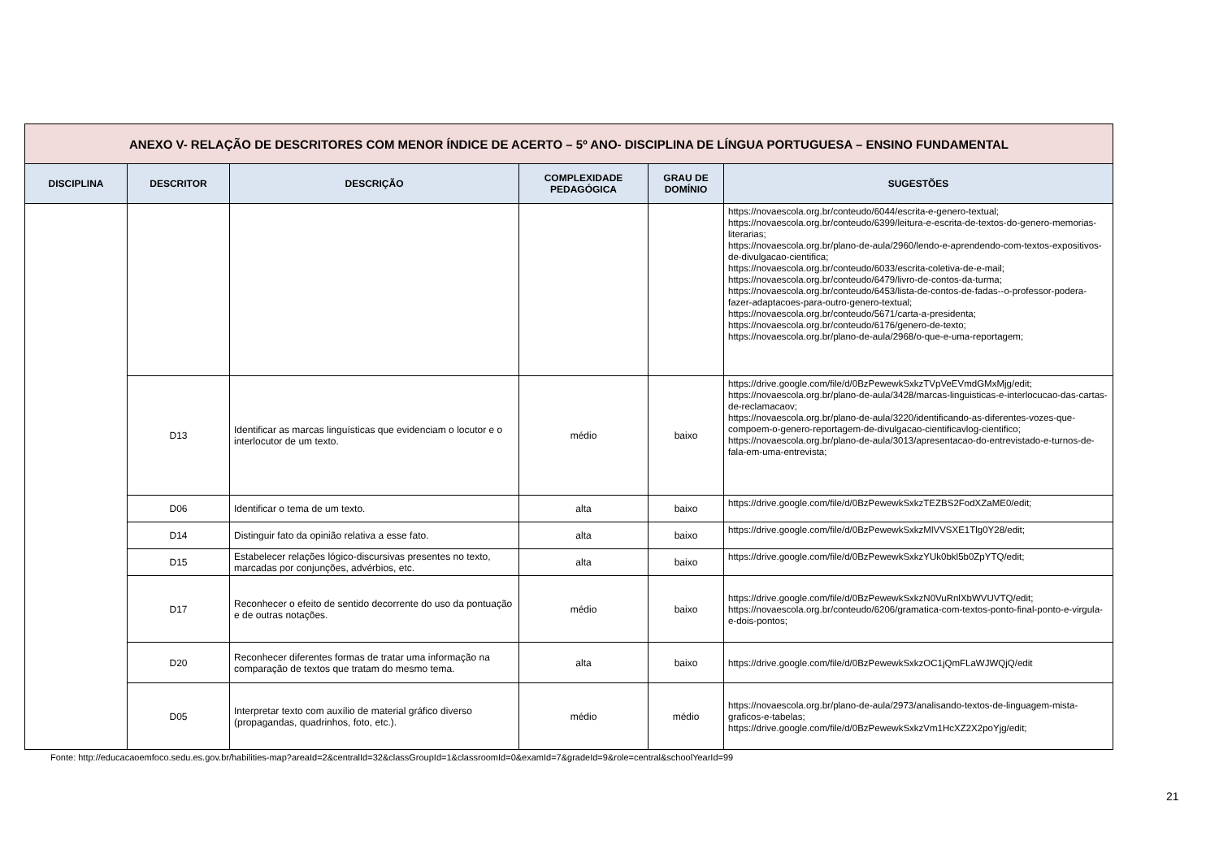| ANEXO V- RELAÇÃO DE DESCRITORES COM MENOR ÍNDICE DE ACERTO – 5º ANO- DISCIPLINA DE LÍNGUA PORTUGUESA – ENSINO FUNDAMENTAL | | | | | |
| --- | --- | --- | --- | --- | --- |
| DISCIPLINA | DESCRITOR | DESCRIÇÃO | COMPLEXIDADE PEDAGÓGICA | GRAU DE DOMÍNIO | SUGESTÕES |
| | | | | | https://novaescola.org.br/conteudo/6044/escrita-e-genero-textual; https://novaescola.org.br/conteudo/6399/leitura-e-escrita-de-textos-do-genero-memorias-literarias; https://novaescola.org.br/plano-de-aula/2960/lendo-e-aprendendo-com-textos-expositivos-de-divulgacao-cientifica; https://novaescola.org.br/conteudo/6033/escrita-coletiva-de-e-mail; https://novaescola.org.br/conteudo/6479/livro-de-contos-da-turma; https://novaescola.org.br/conteudo/6453/lista-de-contos-de-fadas--o-professor-podera-fazer-adaptacoes-para-outro-genero-textual; https://novaescola.org.br/conteudo/5671/carta-a-presidenta; https://novaescola.org.br/conteudo/6176/genero-de-texto; https://novaescola.org.br/plano-de-aula/2968/o-que-e-uma-reportagem; |
| | D13 | Identificar as marcas linguísticas que evidenciam o locutor e o interlocutor de um texto. | médio | baixo | https://drive.google.com/file/d/0BzPewewkSxkzTVpVeEVmdGMxMjg/edit; https://novaescola.org.br/plano-de-aula/3428/marcas-linguisticas-e-interlocucao-das-cartas-de-reclamacaov; https://novaescola.org.br/plano-de-aula/3220/identificando-as-diferentes-vozes-que-compoem-o-genero-reportagem-de-divulgacao-cientificavlog-cientifico; https://novaescola.org.br/plano-de-aula/3013/apresentacao-do-entrevistado-e-turnos-de-fala-em-uma-entrevista; |
| | D06 | Identificar o tema de um texto. | alta | baixo | https://drive.google.com/file/d/0BzPewewkSxkzTEZBS2FodXZaME0/edit; |
| | D14 | Distinguir fato da opinião relativa a esse fato. | alta | baixo | https://drive.google.com/file/d/0BzPewewkSxkzMlVVSXE1Tlg0Y28/edit; |
| | D15 | Estabelecer relações lógico-discursivas presentes no texto, marcadas por conjunções, advérbios, etc. | alta | baixo | https://drive.google.com/file/d/0BzPewewkSxkzYUk0bkl5b0ZpYTQ/edit; |
| | D17 | Reconhecer o efeito de sentido decorrente do uso da pontuação e de outras notações. | médio | baixo | https://drive.google.com/file/d/0BzPewewkSxkzN0VuRnlXbWVUVTQ/edit; https://novaescola.org.br/conteudo/6206/gramatica-com-textos-ponto-final-ponto-e-virgula-e-dois-pontos; |
| | D20 | Reconhecer diferentes formas de tratar uma informação na comparação de textos que tratam do mesmo tema. | alta | baixo | https://drive.google.com/file/d/0BzPewewkSxkzOC1jQmFLaWJWQjQ/edit |
| | D05 | Interpretar texto com auxílio de material gráfico diverso (propagandas, quadrinhos, foto, etc.). | médio | médio | https://novaescola.org.br/plano-de-aula/2973/analisando-textos-de-linguagem-mista-graficos-e-tabelas; https://drive.google.com/file/d/0BzPewewkSxkzVm1HcXZ2X2poYjg/edit; |
Fonte: http://educacaoemfoco.sedu.es.gov.br/habilities-map?areaId=2&centralId=32&classGroupId=1&classroomId=0&examId=7&gradeId=9&role=central&schoolYearId=99
21